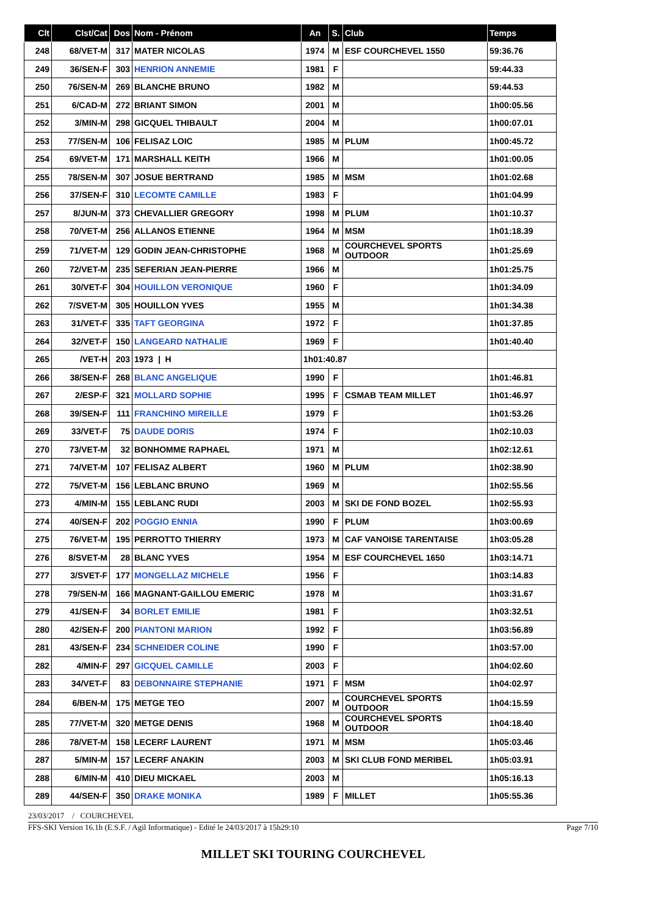| Clt | Clst/Cat | Dos | Nom - Prénom | An | S. | Club | Temps |
| --- | --- | --- | --- | --- | --- | --- | --- |
| 248 | 68/VET-M | 317 | MATER NICOLAS | 1974 | M | ESF COURCHEVEL 1550 | 59:36.76 |
| 249 | 36/SEN-F | 303 | HENRION ANNEMIE | 1981 | F | | 59:44.33 |
| 250 | 76/SEN-M | 269 | BLANCHE BRUNO | 1982 | M | | 59:44.53 |
| 251 | 6/CAD-M | 272 | BRIANT SIMON | 2001 | M | | 1h00:05.56 |
| 252 | 3/MIN-M | 298 | GICQUEL THIBAULT | 2004 | M | | 1h00:07.01 |
| 253 | 77/SEN-M | 106 | FELISAZ LOIC | 1985 | M | PLUM | 1h00:45.72 |
| 254 | 69/VET-M | 171 | MARSHALL KEITH | 1966 | M | | 1h01:00.05 |
| 255 | 78/SEN-M | 307 | JOSUE BERTRAND | 1985 | M | MSM | 1h01:02.68 |
| 256 | 37/SEN-F | 310 | LECOMTE CAMILLE | 1983 | F | | 1h01:04.99 |
| 257 | 8/JUN-M | 373 | CHEVALLIER GREGORY | 1998 | M | PLUM | 1h01:10.37 |
| 258 | 70/VET-M | 256 | ALLANOS ETIENNE | 1964 | M | MSM | 1h01:18.39 |
| 259 | 71/VET-M | 129 | GODIN JEAN-CHRISTOPHE | 1968 | M | COURCHEVEL SPORTS OUTDOOR | 1h01:25.69 |
| 260 | 72/VET-M | 235 | SEFERIAN JEAN-PIERRE | 1966 | M | | 1h01:25.75 |
| 261 | 30/VET-F | 304 | HOUILLON VERONIQUE | 1960 | F | | 1h01:34.09 |
| 262 | 7/SVET-M | 305 | HOUILLON YVES | 1955 | M | | 1h01:34.38 |
| 263 | 31/VET-F | 335 | TAFT GEORGINA | 1972 | F | | 1h01:37.85 |
| 264 | 32/VET-F | 150 | LANGEARD NATHALIE | 1969 | F | | 1h01:40.40 |
| 265 | /VET-H | 203 | 1973 / H | 1h01:40.87 | | | |
| 266 | 38/SEN-F | 268 | BLANC ANGELIQUE | 1990 | F | | 1h01:46.81 |
| 267 | 2/ESP-F | 321 | MOLLARD SOPHIE | 1995 | F | CSMAB TEAM MILLET | 1h01:46.97 |
| 268 | 39/SEN-F | 111 | FRANCHINO MIREILLE | 1979 | F | | 1h01:53.26 |
| 269 | 33/VET-F | 75 | DAUDE DORIS | 1974 | F | | 1h02:10.03 |
| 270 | 73/VET-M | 32 | BONHOMME RAPHAEL | 1971 | M | | 1h02:12.61 |
| 271 | 74/VET-M | 107 | FELISAZ ALBERT | 1960 | M | PLUM | 1h02:38.90 |
| 272 | 75/VET-M | 156 | LEBLANC BRUNO | 1969 | M | | 1h02:55.56 |
| 273 | 4/MIN-M | 155 | LEBLANC RUDI | 2003 | M | SKI DE FOND BOZEL | 1h02:55.93 |
| 274 | 40/SEN-F | 202 | POGGIO ENNIA | 1990 | F | PLUM | 1h03:00.69 |
| 275 | 76/VET-M | 195 | PERROTTO THIERRY | 1973 | M | CAF VANOISE TARENTAISE | 1h03:05.28 |
| 276 | 8/SVET-M | 28 | BLANC YVES | 1954 | M | ESF COURCHEVEL 1650 | 1h03:14.71 |
| 277 | 3/SVET-F | 177 | MONGELLAZ MICHELE | 1956 | F | | 1h03:14.83 |
| 278 | 79/SEN-M | 166 | MAGNANT-GAILLOU EMERIC | 1978 | M | | 1h03:31.67 |
| 279 | 41/SEN-F | 34 | BORLET EMILIE | 1981 | F | | 1h03:32.51 |
| 280 | 42/SEN-F | 200 | PIANTONI MARION | 1992 | F | | 1h03:56.89 |
| 281 | 43/SEN-F | 234 | SCHNEIDER COLINE | 1990 | F | | 1h03:57.00 |
| 282 | 4/MIN-F | 297 | GICQUEL CAMILLE | 2003 | F | | 1h04:02.60 |
| 283 | 34/VET-F | 83 | DEBONNAIRE STEPHANIE | 1971 | F | MSM | 1h04:02.97 |
| 284 | 6/BEN-M | 175 | METGE TEO | 2007 | M | COURCHEVEL SPORTS OUTDOOR | 1h04:15.59 |
| 285 | 77/VET-M | 320 | METGE DENIS | 1968 | M | COURCHEVEL SPORTS OUTDOOR | 1h04:18.40 |
| 286 | 78/VET-M | 158 | LECERF LAURENT | 1971 | M | MSM | 1h05:03.46 |
| 287 | 5/MIN-M | 157 | LECERF ANAKIN | 2003 | M | SKI CLUB FOND MERIBEL | 1h05:03.91 |
| 288 | 6/MIN-M | 410 | DIEU MICKAEL | 2003 | M | | 1h05:16.13 |
| 289 | 44/SEN-F | 350 | DRAKE MONIKA | 1989 | F | MILLET | 1h05:55.36 |
23/03/2017 / COURCHEVEL
FFS-SKI Version 16.1h (E.S.F. / Agil Informatique) - Edité le 24/03/2017 à 15h29:10 Page 7/10
MILLET SKI TOURING COURCHEVEL